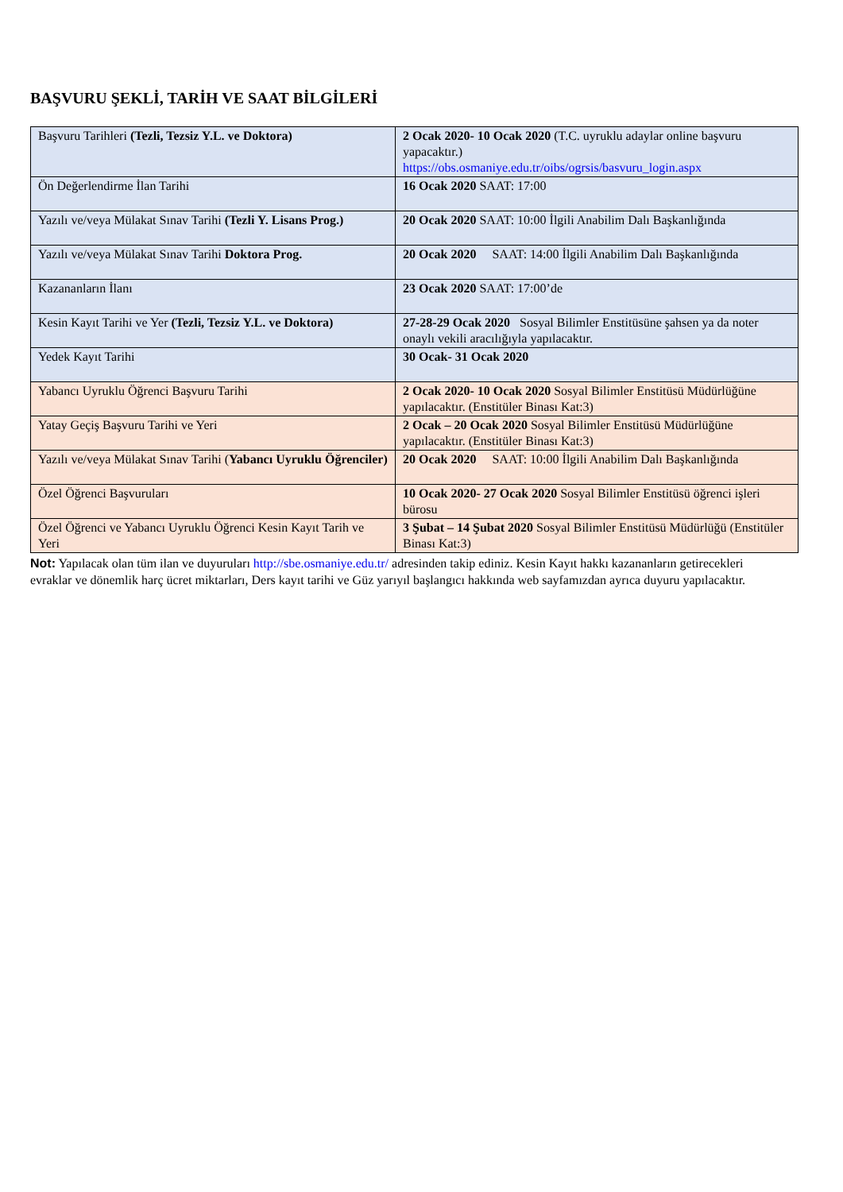BAŞVURU ŞEKLİ, TARİH VE SAAT BİLGİLERİ
| Başvuru Tarihleri (Tezli, Tezsiz Y.L. ve Doktora) | 2 Ocak 2020- 10 Ocak 2020 (T.C. uyruklu adaylar online başvuru yapacaktır.) https://obs.osmaniye.edu.tr/oibs/ogrsis/basvuru_login.aspx |
| Ön Değerlendirme İlan Tarihi | 16 Ocak 2020 SAAT: 17:00 |
| Yazılı ve/veya Mülakat Sınav Tarihi (Tezli Y. Lisans Prog.) | 20 Ocak 2020 SAAT: 10:00 İlgili Anabilim Dalı Başkanlığında |
| Yazılı ve/veya Mülakat Sınav Tarihi Doktora Prog. | 20 Ocak 2020 SAAT: 14:00 İlgili Anabilim Dalı Başkanlığında |
| Kazananların İlanı | 23 Ocak 2020 SAAT: 17:00’de |
| Kesin Kayıt Tarihi ve Yer (Tezli, Tezsiz Y.L. ve Doktora) | 27-28-29 Ocak 2020 Sosyal Bilimler Enstitüsüne şahsen ya da noter onaylı vekili aracılığıyla yapılacaktır. |
| Yedek Kayıt Tarihi | 30 Ocak- 31 Ocak 2020 |
| Yabancı Uyruklu Öğrenci Başvuru Tarihi | 2 Ocak 2020- 10 Ocak 2020 Sosyal Bilimler Enstitüsü Müdürlüğüne yapılacaktır. (Enstitüler Binası Kat:3) |
| Yatay Geçiş Başvuru Tarihi ve Yeri | 2 Ocak – 20 Ocak 2020 Sosyal Bilimler Enstitüsü Müdürlüğüne yapılacaktır. (Enstitüler Binası Kat:3) |
| Yazılı ve/veya Mülakat Sınav Tarihi ( Yabancı Uyruklu Öğrenciler) | 20 Ocak 2020 SAAT: 10:00 İlgili Anabilim Dalı Başkanlığında |
| Özel Öğrenci Başvuruları | 10 Ocak 2020- 27 Ocak 2020 Sosyal Bilimler Enstitüsü öğrenci işleri bürosu |
| Özel Öğrenci ve Yabancı Uyruklu Öğrenci Kesin Kayıt Tarih ve Yeri | 3 Şubat – 14 Şubat 2020 Sosyal Bilimler Enstitüsü Müdürlüğü (Enstitüler Binası Kat:3) |
Not: Yapılacak olan tüm ilan ve duyuruları http://sbe.osmaniye.edu.tr/ adresinden takip ediniz. Kesin Kayıt hakkı kazananların getirecekleri evraklar ve dönemlik harç ücret miktarları, Ders kayıt tarihi ve Güz yarıyıl başlangıcı hakkında web sayfamızdan ayrıca duyuru yapılacaktır.